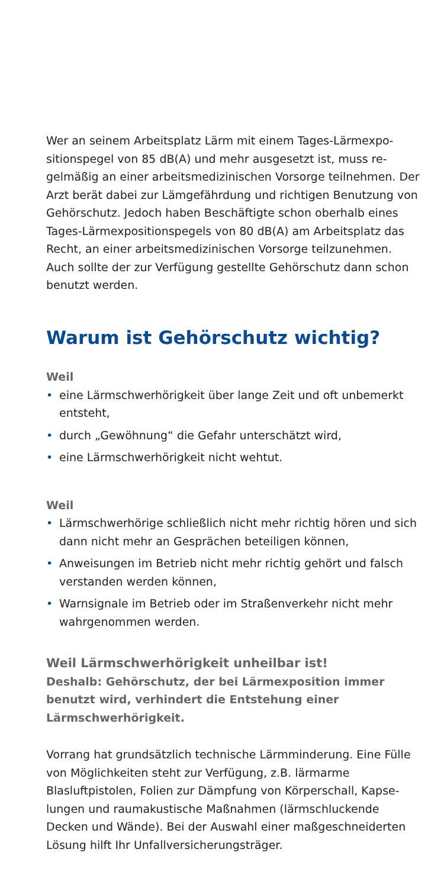Wer an seinem Arbeitsplatz Lärm mit einem Tages-Lärmexpo­sitionspegel von 85 dB(A) und mehr ausgesetzt ist, muss re­gelmäßig an einer arbeitsmedizinischen Vorsorge teilnehmen. Der Arzt berät dabei zur Lämgefährdung und richtigen Benut­zung von Gehörschutz. Jedoch haben Beschäftigte schon ober­halb eines Tages-Lärmexpositionspegels von 80 dB(A) am Ar­beitsplatz das Recht, an einer arbeitsmedizinischen Vorsorge teilzunehmen. Auch sollte der zur Verfügung gestellte Gehör­schutz dann schon benutzt werden.
Warum ist Gehörschutz wichtig?
Weil
• eine Lärmschwerhörigkeit über lange Zeit und oft unbe­merkt entsteht,
• durch „Gewöhnung“ die Gefahr unterschätzt wird,
• eine Lärmschwerhörigkeit nicht wehtut.
Weil
• Lärmschwerhörige schließlich nicht mehr richtig hören und sich dann nicht mehr an Gesprächen beteiligen können,
• Anweisungen im Betrieb nicht mehr richtig gehört und falsch verstanden werden können,
• Warnsignale im Betrieb oder im Straßenverkehr nicht mehr wahrgenommen werden.
Weil Lärmschwerhörigkeit unheilbar ist!
Deshalb: Gehörschutz, der bei Lärmexposition immer benutzt wird, verhindert die Entstehung einer Lärmschwerhörigkeit.
Vorrang hat grundsätzlich technische Lärmminderung. Eine Fülle von Möglichkeiten steht zur Verfügung, z.B. lärmarme Blasluftpistolen, Folien zur Dämpfung von Körperschall, Kapse­lungen und raumakustische Maßnahmen (lärmschluckende Decken und Wände). Bei der Auswahl einer maßgeschneider­ten Lösung hilft Ihr Unfallversicherungsträger.